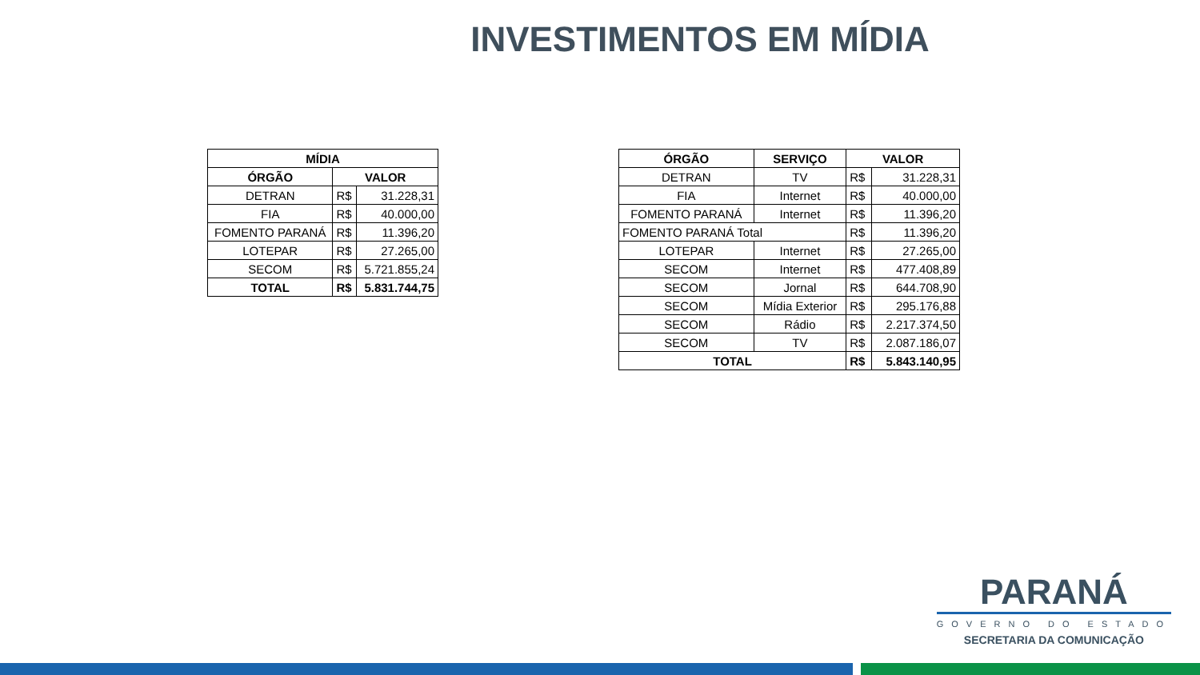INVESTIMENTOS EM MÍDIA
| MÍDIA | | |
| --- | --- | --- |
| ÓRGÃO | VALOR | |
| DETRAN | R$ | 31.228,31 |
| FIA | R$ | 40.000,00 |
| FOMENTO PARANÁ | R$ | 11.396,20 |
| LOTEPAR | R$ | 27.265,00 |
| SECOM | R$ | 5.721.855,24 |
| TOTAL | R$ | 5.831.744,75 |
| ÓRGÃO | SERVIÇO | VALOR | |
| --- | --- | --- | --- |
| DETRAN | TV | R$ | 31.228,31 |
| FIA | Internet | R$ | 40.000,00 |
| FOMENTO PARANÁ | Internet | R$ | 11.396,20 |
| FOMENTO PARANÁ Total | | R$ | 11.396,20 |
| LOTEPAR | Internet | R$ | 27.265,00 |
| SECOM | Internet | R$ | 477.408,89 |
| SECOM | Jornal | R$ | 644.708,90 |
| SECOM | Mídia Exterior | R$ | 295.176,88 |
| SECOM | Rádio | R$ | 2.217.374,50 |
| SECOM | TV | R$ | 2.087.186,07 |
| TOTAL | | R$ | 5.843.140,95 |
PARANÁ
GOVERNO DO ESTADO
SECRETARIA DA COMUNICAÇÃO